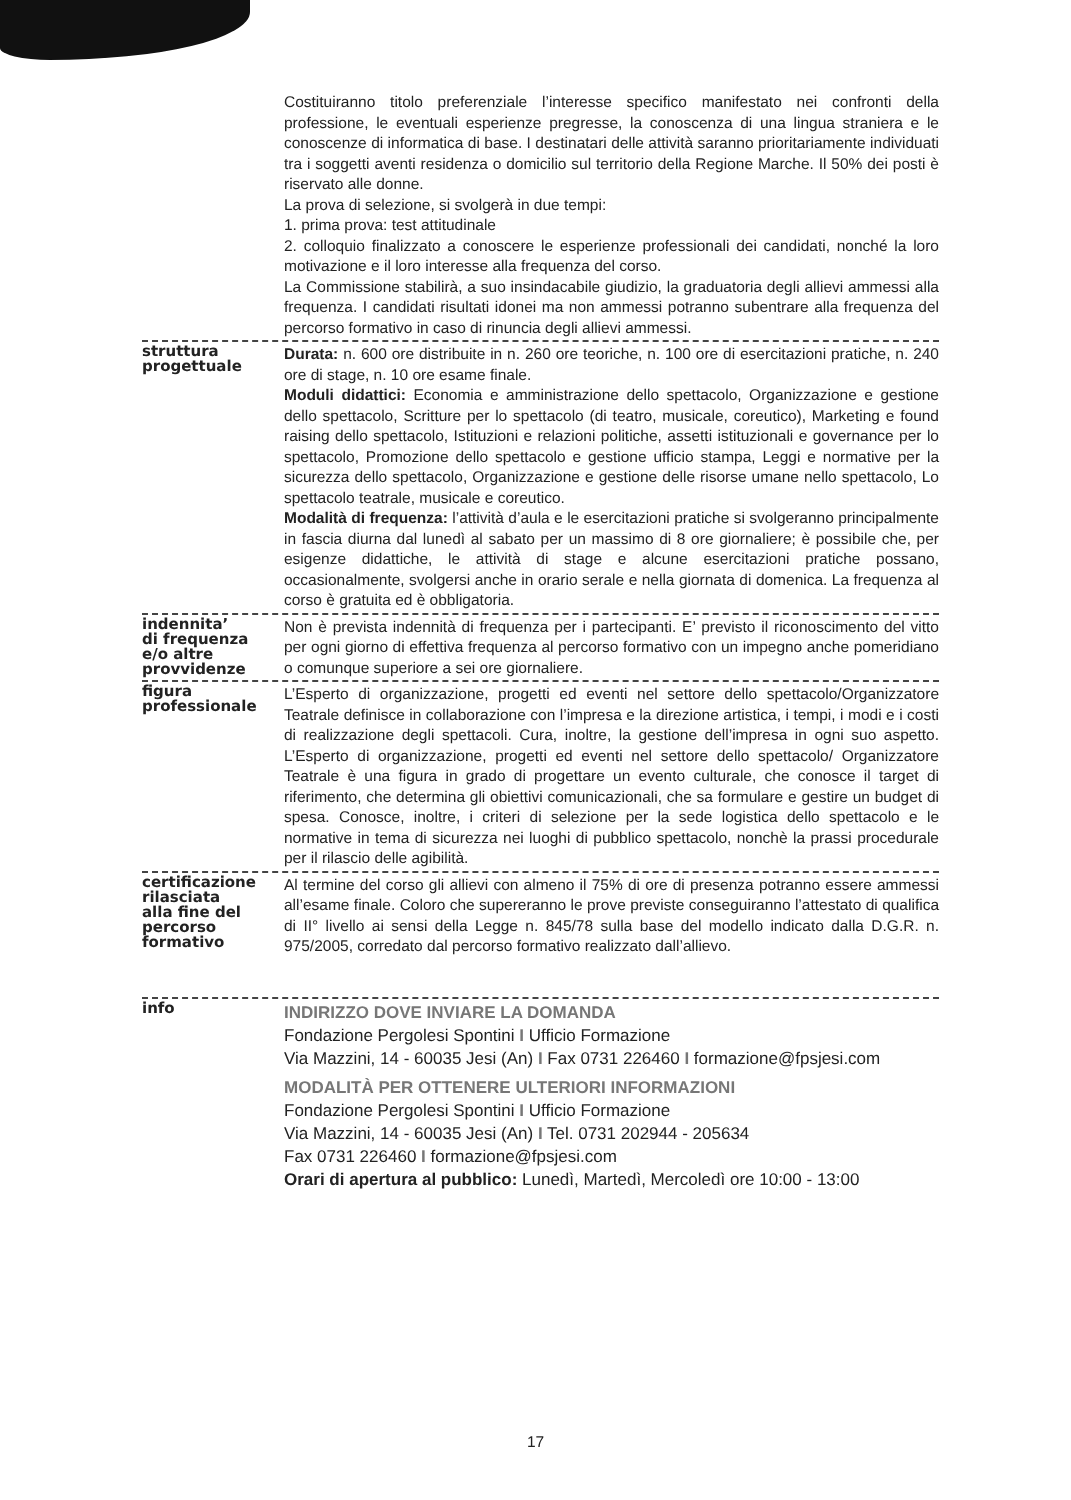Costituiranno titolo preferenziale l’interesse specifico manifestato nei confronti della professione, le eventuali esperienze pregresse, la conoscenza di una lingua straniera e le conoscenze di informatica di base. I destinatari delle attività saranno prioritariamente individuati tra i soggetti aventi residenza o domicilio sul territorio della Regione Marche. Il 50% dei posti è riservato alle donne.
La prova di selezione, si svolgerà in due tempi:
1. prima prova: test attitudinale
2. colloquio finalizzato a conoscere le esperienze professionali dei candidati, nonché la loro motivazione e il loro interesse alla frequenza del corso.
La Commissione stabilirà, a suo insindacabile giudizio, la graduatoria degli allievi ammessi alla frequenza. I candidati risultati idonei ma non ammessi potranno subentrare alla frequenza del percorso formativo in caso di rinuncia degli allievi ammessi.
struttura
progettuale
Durata: n. 600 ore distribuite in n. 260 ore teoriche, n. 100 ore di esercitazioni pratiche, n. 240 ore di stage, n. 10 ore esame finale.
Moduli didattici: Economia e amministrazione dello spettacolo, Organizzazione e gestione dello spettacolo, Scritture per lo spettacolo (di teatro, musicale, coreutico), Marketing e found raising dello spettacolo, Istituzioni e relazioni politiche, assetti istituzionali e governance per lo spettacolo, Promozione dello spettacolo e gestione ufficio stampa, Leggi e normative per la sicurezza dello spettacolo, Organizzazione e gestione delle risorse umane nello spettacolo, Lo spettacolo teatrale, musicale e coreutico.
Modalità di frequenza: l’attività d’aula e le esercitazioni pratiche si svolgeranno principalmente in fascia diurna dal lunedì al sabato per un massimo di 8 ore giornaliere; è possibile che, per esigenze didattiche, le attività di stage e alcune esercitazioni pratiche possano, occasionalmente, svolgersi anche in orario serale e nella giornata di domenica. La frequenza al corso è gratuita ed è obbligatoria.
indennita’
di frequenza
e/o altre
provvidenze
Non è prevista indennità di frequenza per i partecipanti. E’ previsto il riconoscimento del vitto per ogni giorno di effettiva frequenza al percorso formativo con un impegno anche pomeridiano o comunque superiore a sei ore giornaliere.
figura
professionale
L’Esperto di organizzazione, progetti ed eventi nel settore dello spettacolo/Organizzatore Teatrale definisce in collaborazione con l’impresa e la direzione artistica, i tempi, i modi e i costi di realizzazione degli spettacoli. Cura, inoltre, la gestione dell’impresa in ogni suo aspetto. L’Esperto di organizzazione, progetti ed eventi nel settore dello spettacolo/ Organizzatore Teatrale è una figura in grado di progettare un evento culturale, che conosce il target di riferimento, che determina gli obiettivi comunicazionali, che sa formulare e gestire un budget di spesa. Conosce, inoltre, i criteri di selezione per la sede logistica dello spettacolo e le normative in tema di sicurezza nei luoghi di pubblico spettacolo, nonchè la prassi procedurale per il rilascio delle agibilità.
certificazione
rilasciata
alla fine del
percorso
formativo
Al termine del corso gli allievi con almeno il 75% di ore di presenza potranno essere ammessi all’esame finale. Coloro che supereranno le prove previste conseguiranno l’attestato di qualifica di II° livello ai sensi della Legge n. 845/78 sulla base del modello indicato dalla D.G.R. n. 975/2005, corredato dal percorso formativo realizzato dall’allievo.
info
INDIRIZZO DOVE INVIARE LA DOMANDA
Fondazione Pergolesi Spontini I Ufficio Formazione
Via Mazzini, 14 - 60035 Jesi (An) I Fax 0731 226460 I formazione@fpsjesi.com
MODALITÀ PER OTTENERE ULTERIORI INFORMAZIONI
Fondazione Pergolesi Spontini I Ufficio Formazione
Via Mazzini, 14 - 60035 Jesi (An) I Tel. 0731 202944 - 205634
Fax 0731 226460 I formazione@fpsjesi.com
Orari di apertura al pubblico: Lunedì, Martedì, Mercoledì ore 10:00 - 13:00
17